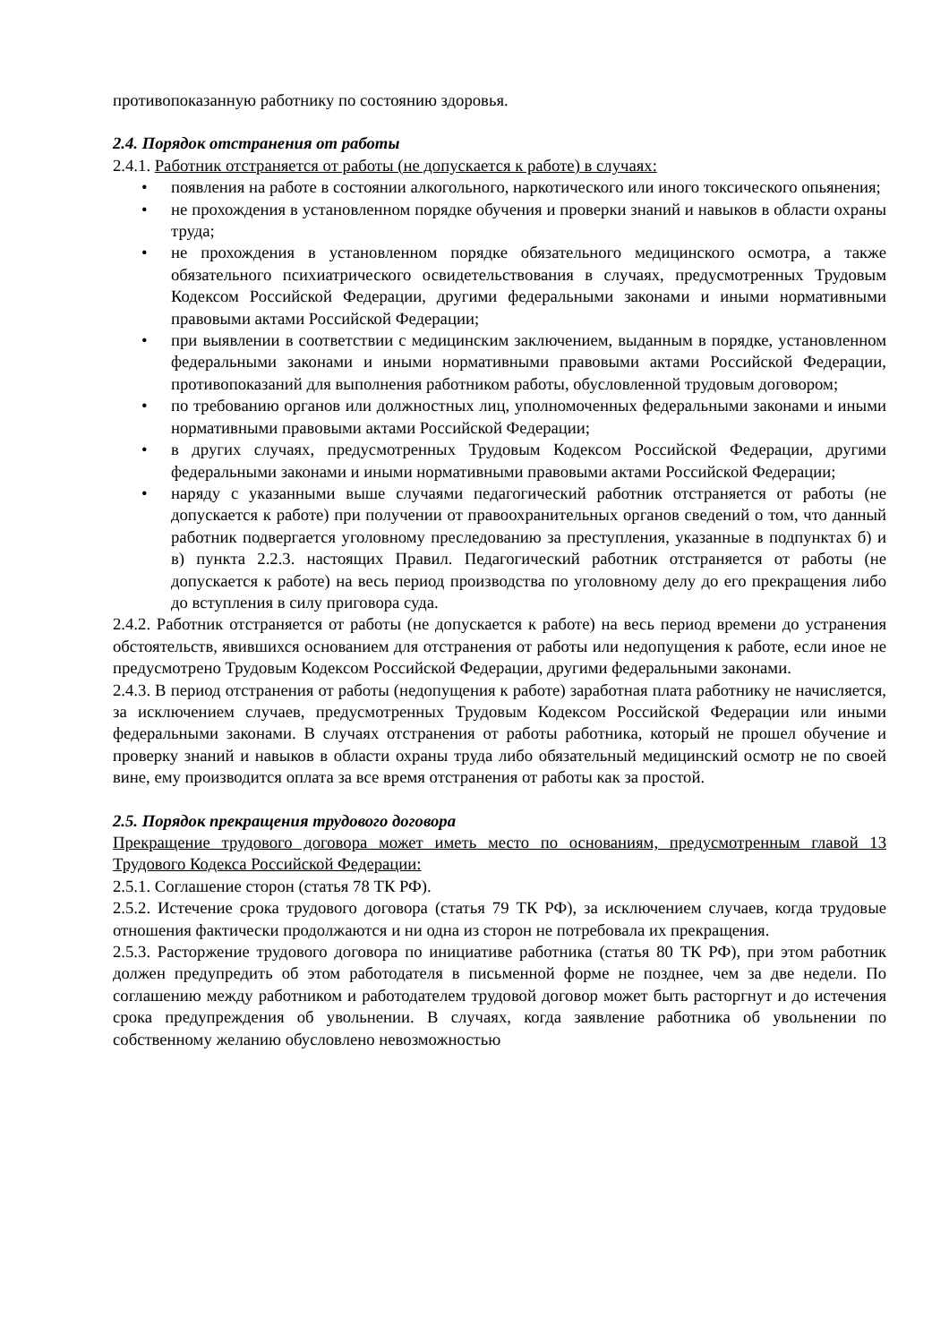противопоказанную работнику по состоянию здоровья.
2.4. Порядок отстранения от работы
2.4.1. Работник отстраняется от работы (не допускается к работе) в случаях:
• появления на работе в состоянии алкогольного, наркотического или иного токсического опьянения;
• не прохождения в установленном порядке обучения и проверки знаний и навыков в области охраны труда;
• не прохождения в установленном порядке обязательного медицинского осмотра, а также обязательного психиатрического освидетельствования в случаях, предусмотренных Трудовым Кодексом Российской Федерации, другими федеральными законами и иными нормативными правовыми актами Российской Федерации;
• при выявлении в соответствии с медицинским заключением, выданным в порядке, установленном федеральными законами и иными нормативными правовыми актами Российской Федерации, противопоказаний для выполнения работником работы, обусловленной трудовым договором;
• по требованию органов или должностных лиц, уполномоченных федеральными законами и иными нормативными правовыми актами Российской Федерации;
• в других случаях, предусмотренных Трудовым Кодексом Российской Федерации, другими федеральными законами и иными нормативными правовыми актами Российской Федерации;
• наряду с указанными выше случаями педагогический работник отстраняется от работы (не допускается к работе) при получении от правоохранительных органов сведений о том, что данный работник подвергается уголовному преследованию за преступления, указанные в подпунктах б) и в) пункта 2.2.3. настоящих Правил. Педагогический работник отстраняется от работы (не допускается к работе) на весь период производства по уголовному делу до его прекращения либо до вступления в силу приговора суда.
2.4.2. Работник отстраняется от работы (не допускается к работе) на весь период времени до устранения обстоятельств, явившихся основанием для отстранения от работы или недопущения к работе, если иное не предусмотрено Трудовым Кодексом Российской Федерации, другими федеральными законами.
2.4.3. В период отстранения от работы (недопущения к работе) заработная плата работнику не начисляется, за исключением случаев, предусмотренных Трудовым Кодексом Российской Федерации или иными федеральными законами. В случаях отстранения от работы работника, который не прошел обучение и проверку знаний и навыков в области охраны труда либо обязательный медицинский осмотр не по своей вине, ему производится оплата за все время отстранения от работы как за простой.
2.5. Порядок прекращения трудового договора
Прекращение трудового договора может иметь место по основаниям, предусмотренным главой 13 Трудового Кодекса Российской Федерации:
2.5.1. Соглашение сторон (статья 78 ТК РФ).
2.5.2. Истечение срока трудового договора (статья 79 ТК РФ), за исключением случаев, когда трудовые отношения фактически продолжаются и ни одна из сторон не потребовала их прекращения.
2.5.3. Расторжение трудового договора по инициативе работника (статья 80 ТК РФ), при этом работник должен предупредить об этом работодателя в письменной форме не позднее, чем за две недели. По соглашению между работником и работодателем трудовой договор может быть расторгнут и до истечения срока предупреждения об увольнении. В случаях, когда заявление работника об увольнении по собственному желанию обусловлено невозможностью